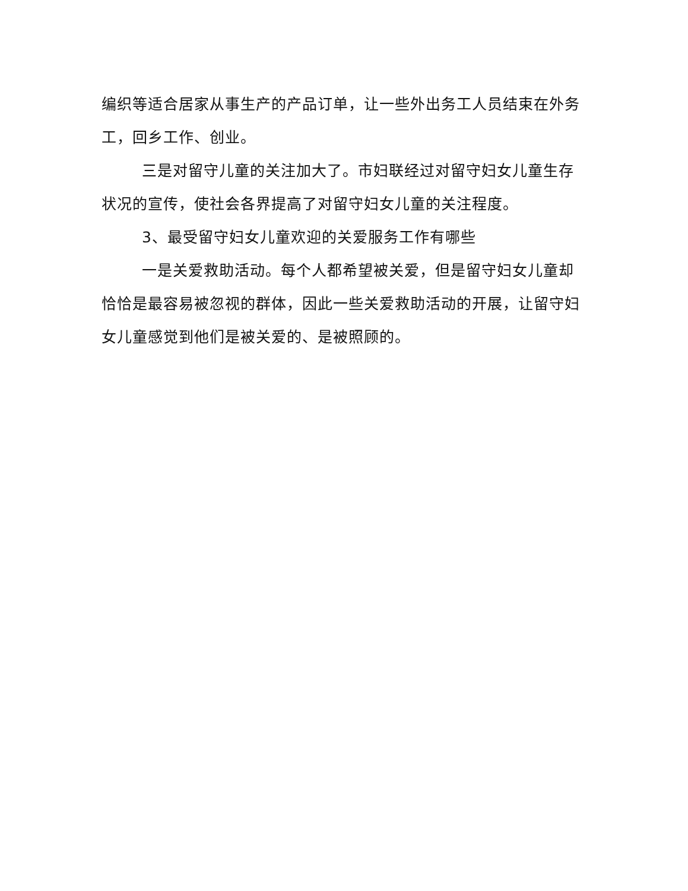编织等适合居家从事生产的产品订单，让一些外出务工人员结束在外务工，回乡工作、创业。
三是对留守儿童的关注加大了。市妇联经过对留守妇女儿童生存状况的宣传，使社会各界提高了对留守妇女儿童的关注程度。
3、最受留守妇女儿童欢迎的关爱服务工作有哪些
一是关爱救助活动。每个人都希望被关爱，但是留守妇女儿童却恰恰是最容易被忽视的群体，因此一些关爱救助活动的开展，让留守妇女儿童感觉到他们是被关爱的、是被照顾的。